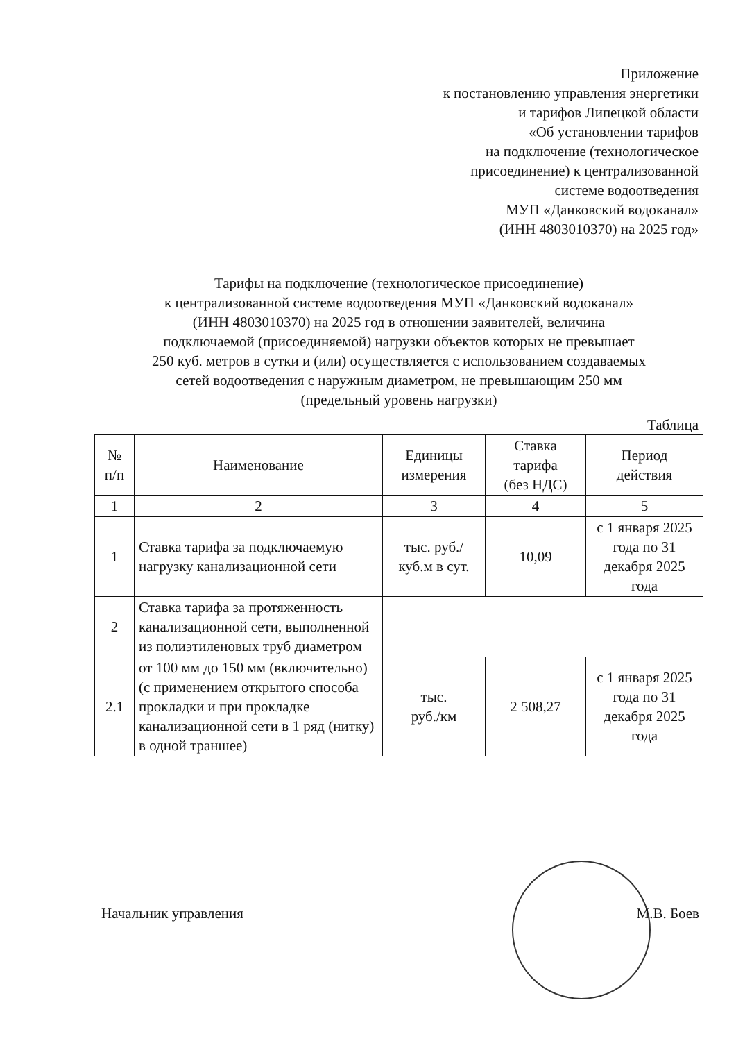Приложение
к постановлению управления энергетики
и тарифов Липецкой области
«Об установлении тарифов
на подключение (технологическое
присоединение) к централизованной
системе водоотведения
МУП «Данковский водоканал»
(ИНН 4803010370) на 2025 год»
Тарифы на подключение (технологическое присоединение)
к централизованной системе водоотведения МУП «Данковский водоканал»
(ИНН 4803010370) на 2025 год в отношении заявителей, величина
подключаемой (присоединяемой) нагрузки объектов которых не превышает
250 куб. метров в сутки и (или) осуществляется с использованием создаваемых
сетей водоотведения с наружным диаметром, не превышающим 250 мм
(предельный уровень нагрузки)
Таблица
| № п/п | Наименование | Единицы измерения | Ставка тарифа (без НДС) | Период действия |
| --- | --- | --- | --- | --- |
| 1 | 2 | 3 | 4 | 5 |
| 1 | Ставка тарифа за подключаемую нагрузку канализационной сети | тыс. руб./ куб.м в сут. | 10,09 | с 1 января 2025 года по 31 декабря 2025 года |
| 2 | Ставка тарифа за протяженность канализационной сети, выполненной из полиэтиленовых труб диаметром | | | |
| 2.1 | от 100 мм до 150 мм (включительно) (с применением открытого способа прокладки и при прокладке канализационной сети в 1 ряд (нитку) в одной траншее) | тыс. руб./км | 2 508,27 | с 1 января 2025 года по 31 декабря 2025 года |
Начальник управления М.В. Боев